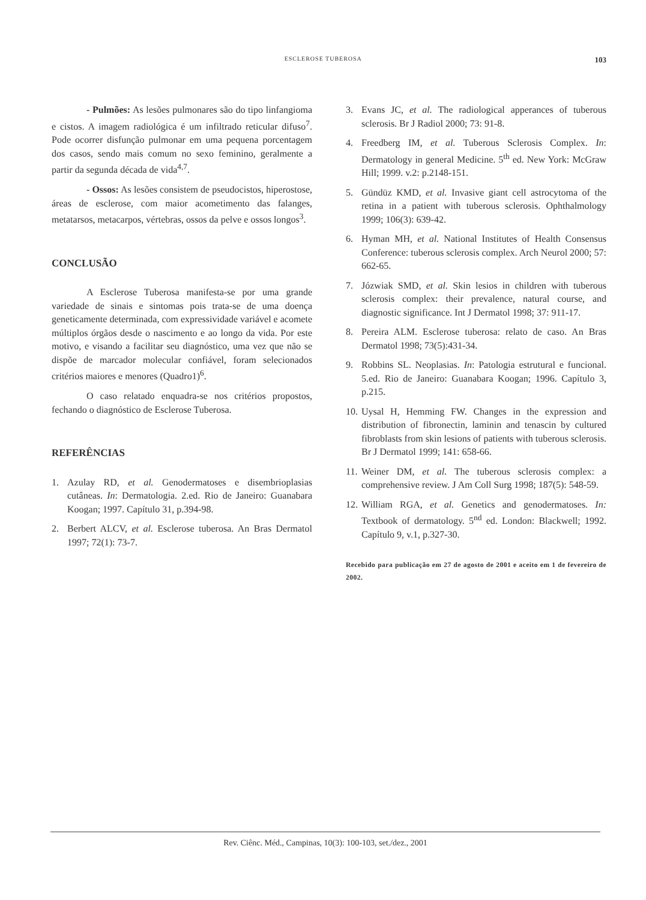ESCLEROSE TUBEROSA 103
- Pulmões: As lesões pulmonares são do tipo linfangioma e cistos. A imagem radiológica é um infiltrado reticular difuso<sup>7</sup>. Pode ocorrer disfunção pulmonar em uma pequena porcentagem dos casos, sendo mais comum no sexo feminino, geralmente a partir da segunda década de vida<sup>4,7</sup>.
- Ossos: As lesões consistem de pseudocistos, hiperostose, áreas de esclerose, com maior acometimento das falanges, metatarsos, metacarpos, vértebras, ossos da pelve e ossos longos<sup>3</sup>.
CONCLUSÃO
A Esclerose Tuberosa manifesta-se por uma grande variedade de sinais e sintomas pois trata-se de uma doença geneticamente determinada, com expressividade variável e acomete múltiplos órgãos desde o nascimento e ao longo da vida. Por este motivo, e visando a facilitar seu diagnóstico, uma vez que não se dispõe de marcador molecular confiável, foram selecionados critérios maiores e menores (Quadro1)<sup>6</sup>.
O caso relatado enquadra-se nos critérios propostos, fechando o diagnóstico de Esclerose Tuberosa.
REFERÊNCIAS
1. Azulay RD, et al. Genodermatoses e disembrioplasias cutâneas. In: Dermatologia. 2.ed. Rio de Janeiro: Guanabara Koogan; 1997. Capítulo 31, p.394-98.
2. Berbert ALCV, et al. Esclerose tuberosa. An Bras Dermatol 1997; 72(1): 73-7.
3. Evans JC, et al. The radiological apperances of tuberous sclerosis. Br J Radiol 2000; 73: 91-8.
4. Freedberg IM, et al. Tuberous Sclerosis Complex. In: Dermatology in general Medicine. 5<sup>th</sup> ed. New York: McGraw Hill; 1999. v.2: p.2148-151.
5. Gündüz KMD, et al. Invasive giant cell astrocytoma of the retina in a patient with tuberous sclerosis. Ophthalmology 1999; 106(3): 639-42.
6. Hyman MH, et al. National Institutes of Health Consensus Conference: tuberous sclerosis complex. Arch Neurol 2000; 57: 662-65.
7. Józwiak SMD, et al. Skin lesios in children with tuberous sclerosis complex: their prevalence, natural course, and diagnostic significance. Int J Dermatol 1998; 37: 911-17.
8. Pereira ALM. Esclerose tuberosa: relato de caso. An Bras Dermatol 1998; 73(5):431-34.
9. Robbins SL. Neoplasias. In: Patologia estrutural e funcional. 5.ed. Rio de Janeiro: Guanabara Koogan; 1996. Capítulo 3, p.215.
10. Uysal H, Hemming FW. Changes in the expression and distribution of fibronectin, laminin and tenascin by cultured fibroblasts from skin lesions of patients with tuberous sclerosis. Br J Dermatol 1999; 141: 658-66.
11. Weiner DM, et al. The tuberous sclerosis complex: a comprehensive review. J Am Coll Surg 1998; 187(5): 548-59.
12. William RGA, et al. Genetics and genodermatoses. In: Textbook of dermatology. 5<sup>nd</sup> ed. London: Blackwell; 1992. Capítulo 9, v.1, p.327-30.
Recebido para publicação em 27 de agosto de 2001 e aceito em 1 de fevereiro de 2002.
Rev. Ciênc. Méd., Campinas, 10(3): 100-103, set./dez., 2001